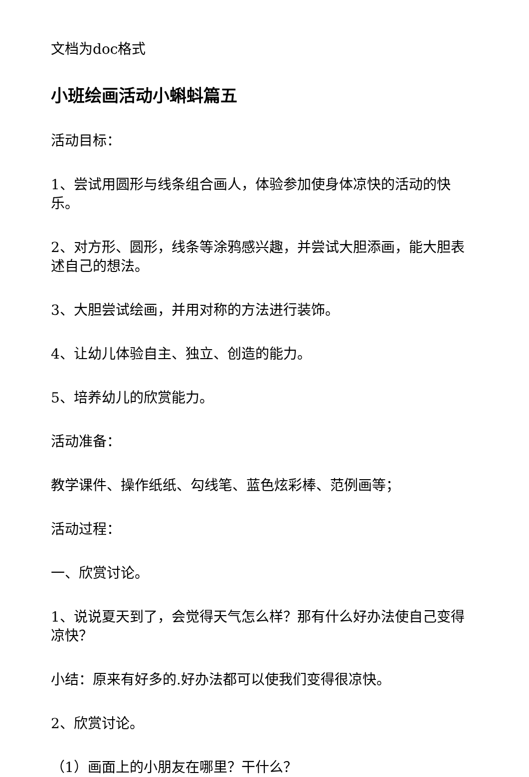文档为doc格式
小班绘画活动小蝌蚪篇五
活动目标：
1、尝试用圆形与线条组合画人，体验参加使身体凉快的活动的快乐。
2、对方形、圆形，线条等涂鸦感兴趣，并尝试大胆添画，能大胆表述自己的想法。
3、大胆尝试绘画，并用对称的方法进行装饰。
4、让幼儿体验自主、独立、创造的能力。
5、培养幼儿的欣赏能力。
活动准备：
教学课件、操作纸纸、勾线笔、蓝色炫彩棒、范例画等；
活动过程：
一、欣赏讨论。
1、说说夏天到了，会觉得天气怎么样？那有什么好办法使自己变得凉快？
小结：原来有好多的.好办法都可以使我们变得很凉快。
2、欣赏讨论。
（1）画面上的小朋友在哪里？干什么？